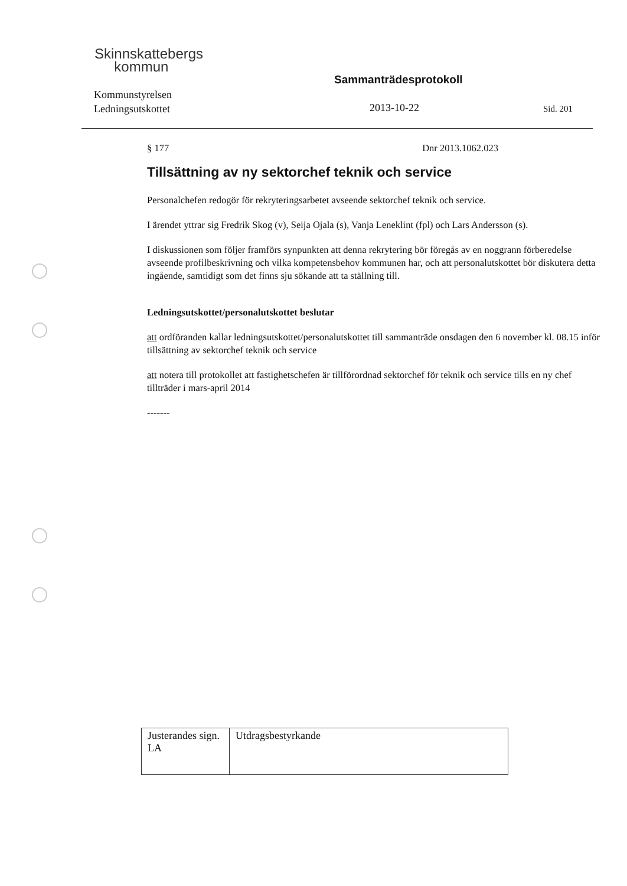Skinnskattebergs
kommun
Sammanträdesprotokoll
Kommunstyrelsen
Ledningsutskottet
2013-10-22 Sid. 201
§ 177 Dnr 2013.1062.023
Tillsättning av ny sektorchef teknik och service
Personalchefen redogör för rekryteringsarbetet avseende sektorchef teknik och service.
I ärendet yttrar sig Fredrik Skog (v), Seija Ojala (s), Vanja Leneklint (fpl) och Lars Andersson (s).
I diskussionen som följer framförs synpunkten att denna rekrytering bör föregås av en noggrann förberedelse avseende profilbeskrivning och vilka kompetensbehov kommunen har, och att personalutskottet bör diskutera detta ingående, samtidigt som det finns sju sökande att ta ställning till.
Ledningsutskottet/personalutskottet beslutar
att ordföranden kallar ledningsutskottet/personalutskottet till sammanträde onsdagen den 6 november kl. 08.15 inför tillsättning av sektorchef teknik och service
att notera till protokollet att fastighetschefen är tillförordnad sektorchef för teknik och service tills en ny chef tillträder i mars-april 2014
-------
| Justerandes sign. LA | Utdragsbestyrkande |